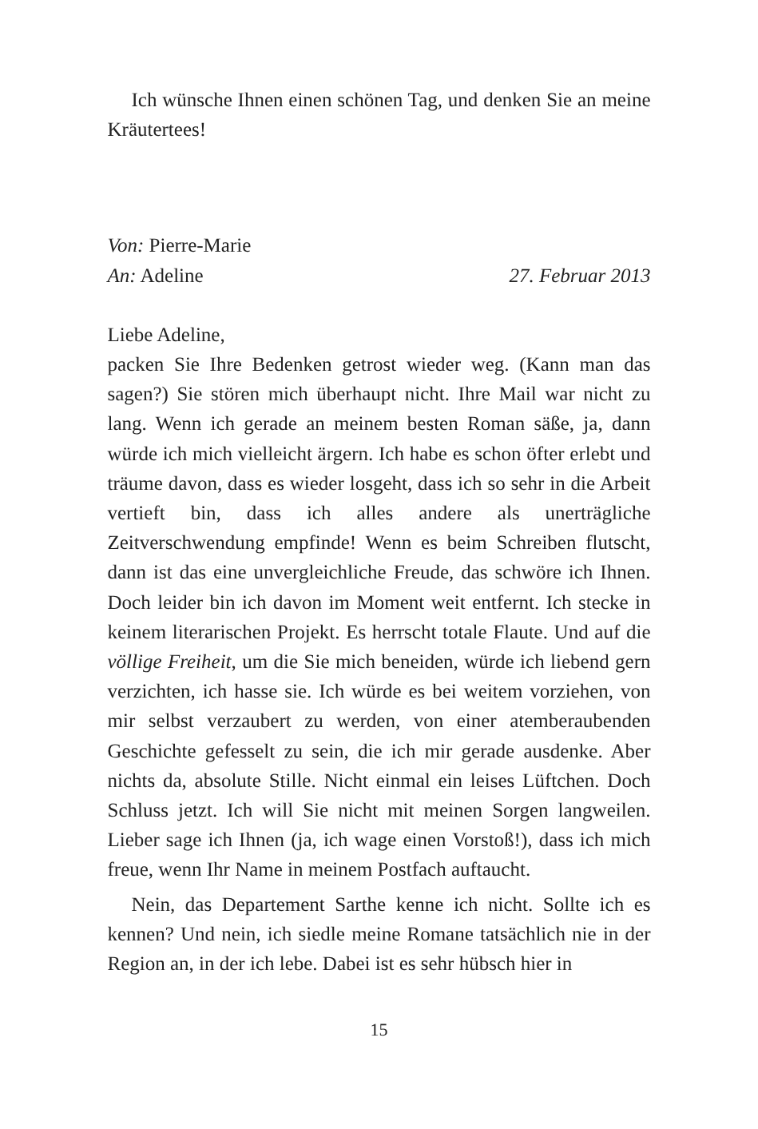Ich wünsche Ihnen einen schönen Tag, und denken Sie an meine Kräutertees!
Von: Pierre-Marie
An: Adeline 27. Februar 2013
Liebe Adeline,
packen Sie Ihre Bedenken getrost wieder weg. (Kann man das sagen?) Sie stören mich überhaupt nicht. Ihre Mail war nicht zu lang. Wenn ich gerade an meinem besten Roman säße, ja, dann würde ich mich vielleicht ärgern. Ich habe es schon öfter erlebt und träume davon, dass es wieder losgeht, dass ich so sehr in die Arbeit vertieft bin, dass ich alles andere als unerträgliche Zeitverschwendung empfinde! Wenn es beim Schreiben flutscht, dann ist das eine unvergleichliche Freude, das schwöre ich Ihnen. Doch leider bin ich davon im Moment weit entfernt. Ich stecke in keinem literarischen Projekt. Es herrscht totale Flaute. Und auf die völlige Freiheit, um die Sie mich beneiden, würde ich liebend gern verzichten, ich hasse sie. Ich würde es bei weitem vorziehen, von mir selbst verzaubert zu werden, von einer atemberaubenden Geschichte gefesselt zu sein, die ich mir gerade ausdenke. Aber nichts da, absolute Stille. Nicht einmal ein leises Lüftchen. Doch Schluss jetzt. Ich will Sie nicht mit meinen Sorgen langweilen. Lieber sage ich Ihnen (ja, ich wage einen Vorstoß!), dass ich mich freue, wenn Ihr Name in meinem Postfach auftaucht.
Nein, das Departement Sarthe kenne ich nicht. Sollte ich es kennen? Und nein, ich siedle meine Romane tatsächlich nie in der Region an, in der ich lebe. Dabei ist es sehr hübsch hier in
15